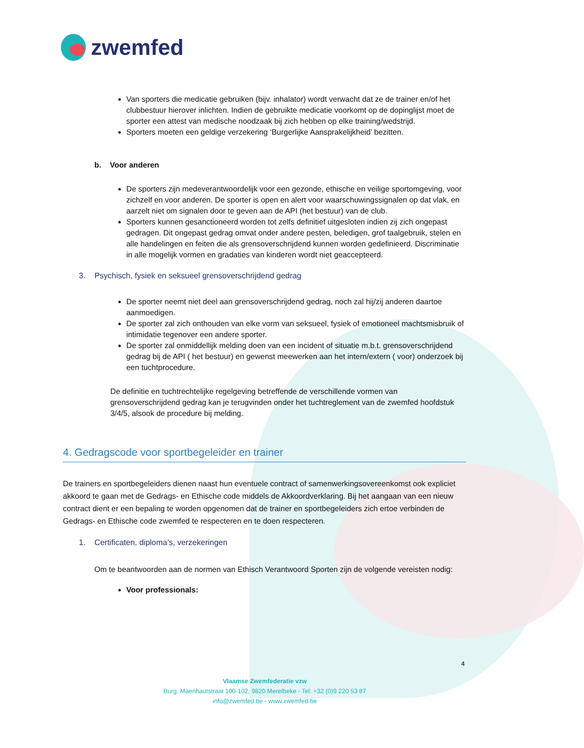zwemfed
Van sporters die medicatie gebruiken (bijv. inhalator) wordt verwacht dat ze de trainer en/of het clubbestuur hierover inlichten. Indien de gebruikte medicatie voorkomt op de dopinglijst moet de sporter een attest van medische noodzaak bij zich hebben op elke training/wedstrijd.
Sporters moeten een geldige verzekering ‘Burgerlijke Aansprakelijkheid’ bezitten.
b. Voor anderen
De sporters zijn medeverantwoordelijk voor een gezonde, ethische en veilige sportomgeving, voor zichzelf en voor anderen. De sporter is open en alert voor waarschuwingssignalen op dat vlak, en aarzelt niet om signalen door te geven aan de API (het bestuur) van de club.
Sporters kunnen gesanctioneerd worden tot zelfs definitief uitgesloten indien zij zich ongepast gedragen. Dit ongepast gedrag omvat onder andere pesten, beledigen, grof taalgebruik, stelen en alle handelingen en feiten die als grensoverschrijdend kunnen worden gedefinieerd. Discriminatie in alle mogelijk vormen en gradaties van kinderen wordt niet geaccepteerd.
3. Psychisch, fysiek en seksueel grensoverschrijdend gedrag
De sporter neemt niet deel aan grensoverschrijdend gedrag, noch zal hij/zij anderen daartoe aanmoedigen.
De sporter zal zich onthouden van elke vorm van seksueel, fysiek of emotioneel machtsmisbruik of intimidatie tegenover een andere sporter.
De sporter zal onmiddellijk melding doen van een incident of situatie m.b.t. grensoverschrijdend gedrag bij de API ( het bestuur) en gewenst meewerken aan het intern/extern ( voor) onderzoek bij een tuchtprocedure.
De definitie en tuchtrechtelijke regelgeving betreffende de verschillende vormen van grensoverschrijdend gedrag kan je terugvinden onder het tuchtreglement van de zwemfed hoofdstuk 3/4/5, alsook de procedure bij melding.
4. Gedragscode voor sportbegeleider en trainer
De trainers en sportbegeleiders dienen naast hun eventuele contract of samenwerkingsovereenkomst ook expliciet akkoord te gaan met de Gedrags- en Ethische code middels de Akkoordverklaring. Bij het aangaan van een nieuw contract dient er een bepaling te worden opgenomen dat de trainer en sportbegeleiders zich ertoe verbinden de Gedrags- en Ethische code zwemfed te respecteren en te doen respecteren.
1. Certificaten, diploma’s, verzekeringen
Om te beantwoorden aan de normen van Ethisch Verantwoord Sporten zijn de volgende vereisten nodig:
Voor professionals:
4
Vlaamse Zwemfederatie vzw
Burg. Maenhautstraat 100-102, 9820 Merelbeke - Tel: +32 (0)9 220 53 87
info@zwemfed.be - www.zwemfed.be